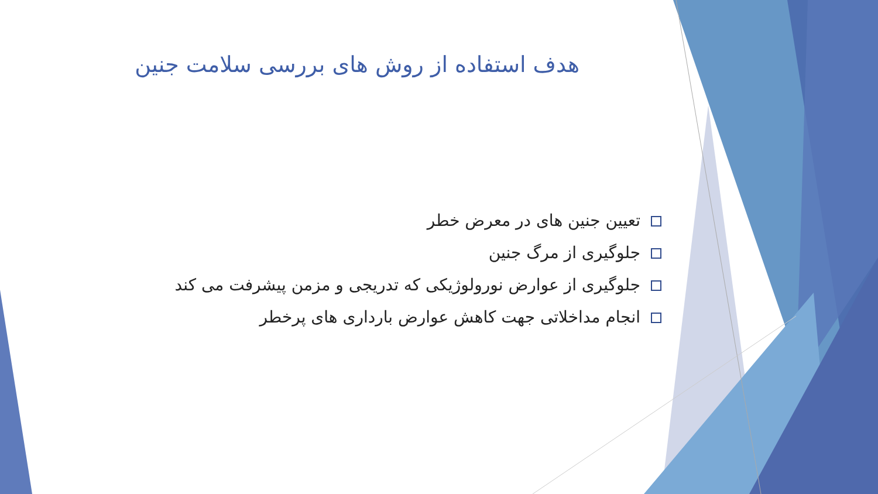هدف استفاده از روش های بررسی سلامت جنین
تعیین جنین های در معرض خطر
جلوگیری از مرگ جنین
جلوگیری از عوارض نورولوژیکی که تدریجی و مزمن پیشرفت می کند
انجام مداخلاتی جهت کاهش عوارض بارداری های پرخطر